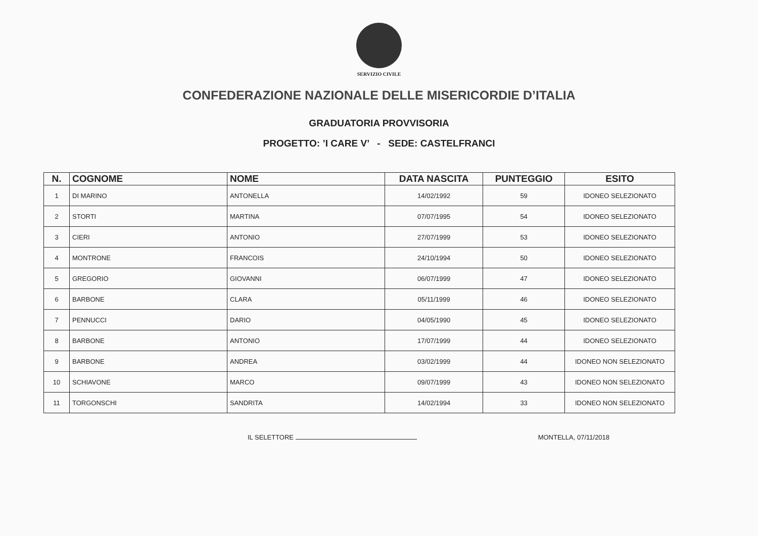SERVIZIO CIVILE
CONFEDERAZIONE NAZIONALE DELLE MISERICORDIE D’ITALIA
GRADUATORIA PROVVISORIA
PROGETTO: ’I CARE V’ - SEDE: CASTELFRANCI
| N. | COGNOME | NOME | DATA NASCITA | PUNTEGGIO | ESITO |
| --- | --- | --- | --- | --- | --- |
| 1 | DI MARINO | ANTONELLA | 14/02/1992 | 59 | IDONEO SELEZIONATO |
| 2 | STORTI | MARTINA | 07/07/1995 | 54 | IDONEO SELEZIONATO |
| 3 | CIERI | ANTONIO | 27/07/1999 | 53 | IDONEO SELEZIONATO |
| 4 | MONTRONE | FRANCOIS | 24/10/1994 | 50 | IDONEO SELEZIONATO |
| 5 | GREGORIO | GIOVANNI | 06/07/1999 | 47 | IDONEO SELEZIONATO |
| 6 | BARBONE | CLARA | 05/11/1999 | 46 | IDONEO SELEZIONATO |
| 7 | PENNUCCI | DARIO | 04/05/1990 | 45 | IDONEO SELEZIONATO |
| 8 | BARBONE | ANTONIO | 17/07/1999 | 44 | IDONEO SELEZIONATO |
| 9 | BARBONE | ANDREA | 03/02/1999 | 44 | IDONEO NON SELEZIONATO |
| 10 | SCHIAVONE | MARCO | 09/07/1999 | 43 | IDONEO NON SELEZIONATO |
| 11 | TORGONSCHI | SANDRITA | 14/02/1994 | 33 | IDONEO NON SELEZIONATO |
IL SELETTORE MONTELLA, 07/11/2018